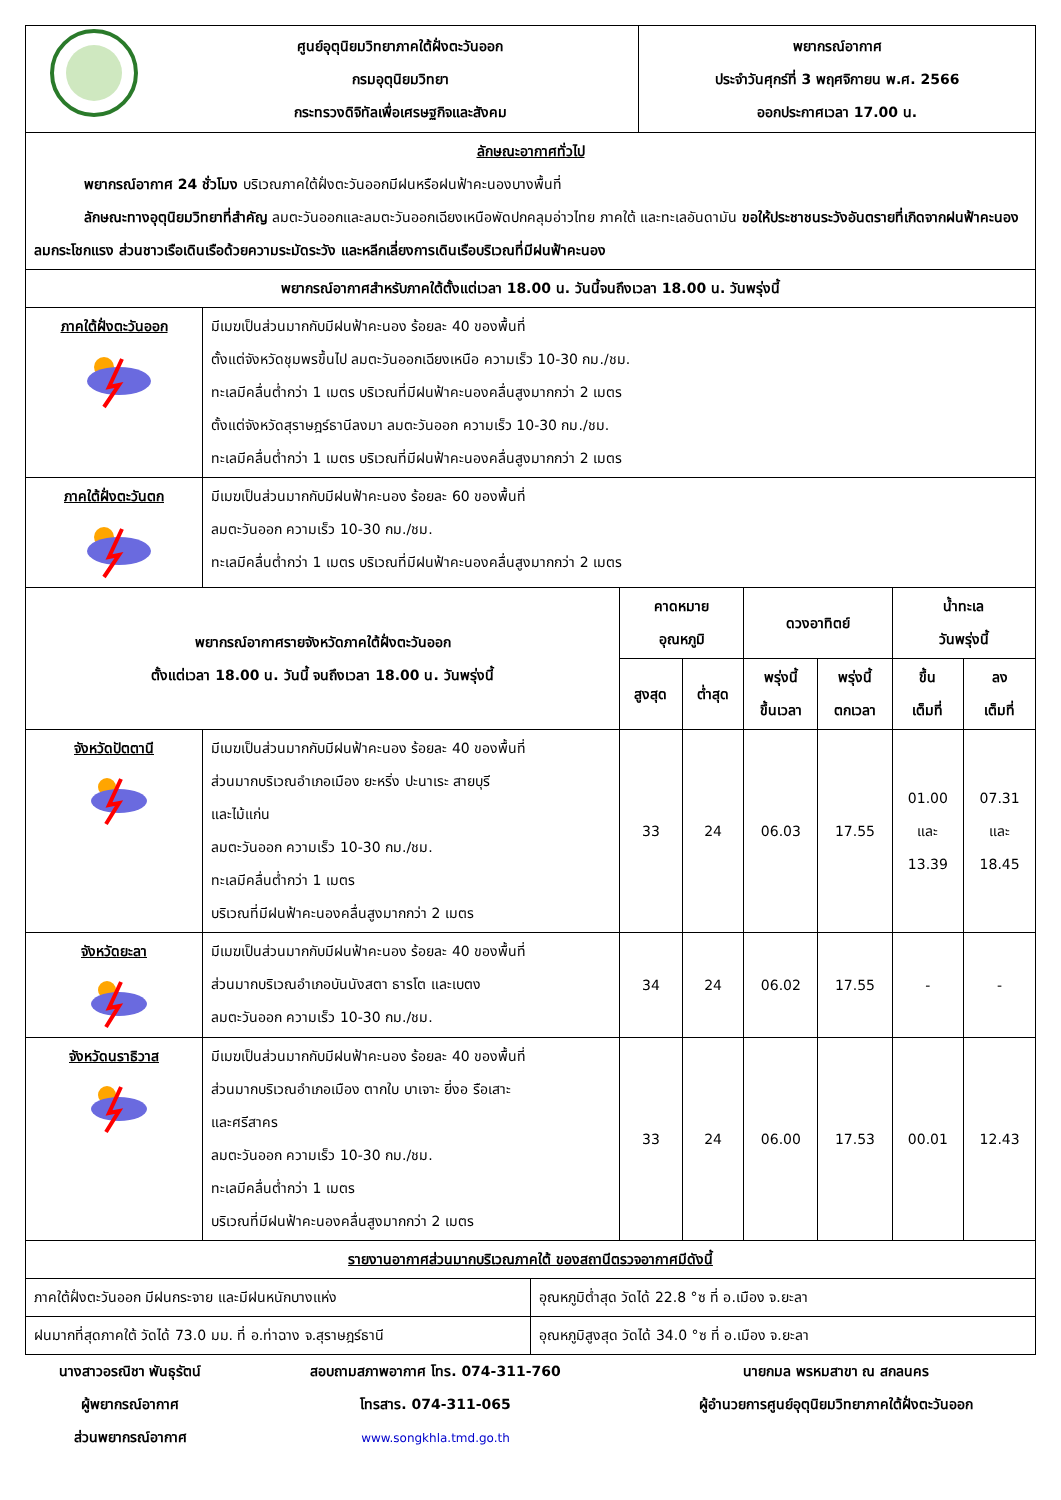| | ศูนย์อุตุนิยมวิทยาภาคใต้ฝั่งตะวันออก กรมอุตุนิยมวิทยา กระทรวงดิจิทัลเพื่อเศรษฐกิจและสังคม | พยากรณ์อากาศ ประจำวันศุกร์ที่ 3 พฤศจิกายน พ.ศ. 2566 ออกประกาศเวลา 17.00 น. |
| ลักษณะอากาศทั่วไป พยากรณ์อากาศ 24 ชั่วโมง บริเวณภาคใต้ฝั่งตะวันออกมีฝนหรือฝนฟ้าคะนองบางพื้นที่ ลักษณะทางอุตุนิยมวิทยาที่สำคัญ ลมตะวันออกและลมตะวันออกเฉียงเหนือพัดปกคลุมอ่าวไทย ภาคใต้ และทะเลอันดามัน ขอให้ประชาชนระวังอันตรายที่เกิดจากฝนฟ้าคะนอง ลมกระโชกแรง ส่วนชาวเรือเดินเรือด้วยความระมัดระวัง และหลีกเลี่ยงการเดินเรือบริเวณที่มีฝนฟ้าคะนอง | | |
| พยากรณ์อากาศสำหรับภาคใต้ตั้งแต่เวลา 18.00 น. วันนี้จนถึงเวลา 18.00 น. วันพรุ่งนี้ | | |
| ภาคใต้ฝั่งตะวันออก | มีเมฆเป็นส่วนมากกับมีฝนฟ้าคะนอง ร้อยละ 40 ของพื้นที่ ตั้งแต่จังหวัดชุมพรขึ้นไป ลมตะวันออกเฉียงเหนือ ความเร็ว 10-30 กม./ชม. ทะเลมีคลื่นต่ำกว่า 1 เมตร บริเวณที่มีฝนฟ้าคะนองคลื่นสูงมากกว่า 2 เมตร ตั้งแต่จังหวัดสุราษฎร์ธานีลงมา ลมตะวันออก ความเร็ว 10-30 กม./ชม. ทะเลมีคลื่นต่ำกว่า 1 เมตร บริเวณที่มีฝนฟ้าคะนองคลื่นสูงมากกว่า 2 เมตร |
| ภาคใต้ฝั่งตะวันตก | มีเมฆเป็นส่วนมากกับมีฝนฟ้าคะนอง ร้อยละ 60 ของพื้นที่ ลมตะวันออก ความเร็ว 10-30 กม./ชม. ทะเลมีคลื่นต่ำกว่า 1 เมตร บริเวณที่มีฝนฟ้าคะนองคลื่นสูงมากกว่า 2 เมตร |
| พยากรณ์อากาศรายจังหวัดภาคใต้ฝั่งตะวันออก ตั้งแต่เวลา 18.00 น. วันนี้ จนถึงเวลา 18.00 น. วันพรุ่งนี้ | | คาดหมาย อุณหภูมิ | | ดวงอาทิตย์ | | น้ำทะเล วันพรุ่งนี้ | |
| --- | --- | --- | --- | --- | --- | --- | --- |
| | | สูงสุด | ต่ำสุด | พรุ่งนี้ ขึ้นเวลา | พรุ่งนี้ ตกเวลา | ขึ้น เต็มที่ | ลง เต็มที่ |
| จังหวัดปัตตานี | มีเมฆเป็นส่วนมากกับมีฝนฟ้าคะนอง ร้อยละ 40 ของพื้นที่ ส่วนมากบริเวณอำเภอเมือง ยะหริ่ง ปะนาเระ สายบุรี และไม้แก่น ลมตะวันออก ความเร็ว 10-30 กม./ชม. ทะเลมีคลื่นต่ำกว่า 1 เมตร บริเวณที่มีฝนฟ้าคะนองคลื่นสูงมากกว่า 2 เมตร | 33 | 24 | 06.03 | 17.55 | 01.00 และ 13.39 | 07.31 และ 18.45 |
| จังหวัดยะลา | มีเมฆเป็นส่วนมากกับมีฝนฟ้าคะนอง ร้อยละ 40 ของพื้นที่ ส่วนมากบริเวณอำเภอบันนังสตา ธารโต และเบตง ลมตะวันออก ความเร็ว 10-30 กม./ชม. | 34 | 24 | 06.02 | 17.55 | - | - |
| จังหวัดนราธิวาส | มีเมฆเป็นส่วนมากกับมีฝนฟ้าคะนอง ร้อยละ 40 ของพื้นที่ ส่วนมากบริเวณอำเภอเมือง ตากใบ บาเจาะ ยี่งอ รือเสาะ และศรีสาคร ลมตะวันออก ความเร็ว 10-30 กม./ชม. ทะเลมีคลื่นต่ำกว่า 1 เมตร บริเวณที่มีฝนฟ้าคะนองคลื่นสูงมากกว่า 2 เมตร | 33 | 24 | 06.00 | 17.53 | 00.01 | 12.43 |
| รายงานอากาศส่วนมากบริเวณภาคใต้ ของสถานีตรวจอากาศมีดังนี้ | |
| --- | --- |
| ภาคใต้ฝั่งตะวันออก มีฝนกระจาย และมีฝนหนักบางแห่ง | อุณหภูมิต่ำสุด วัดได้ 22.8 °ซ ที่ อ.เมือง จ.ยะลา |
| ฝนมากที่สุดภาคใต้ วัดได้ 73.0 มม. ที่ อ.ท่าฉาง จ.สุราษฎร์ธานี | อุณหภูมิสูงสุด วัดได้ 34.0 °ซ ที่ อ.เมือง จ.ยะลา |
นางสาวอรณิชา พันธุรัตน์
ผู้พยากรณ์อากาศ
ส่วนพยากรณ์อากาศ
สอบถามสภาพอากาศ โทร. 074-311-760
โทรสาร. 074-311-065
www.songkhla.tmd.go.th
นายกมล พรหมสาขา ณ สกลนคร
ผู้อำนวยการศูนย์อุตุนิยมวิทยาภาคใต้ฝั่งตะวันออก